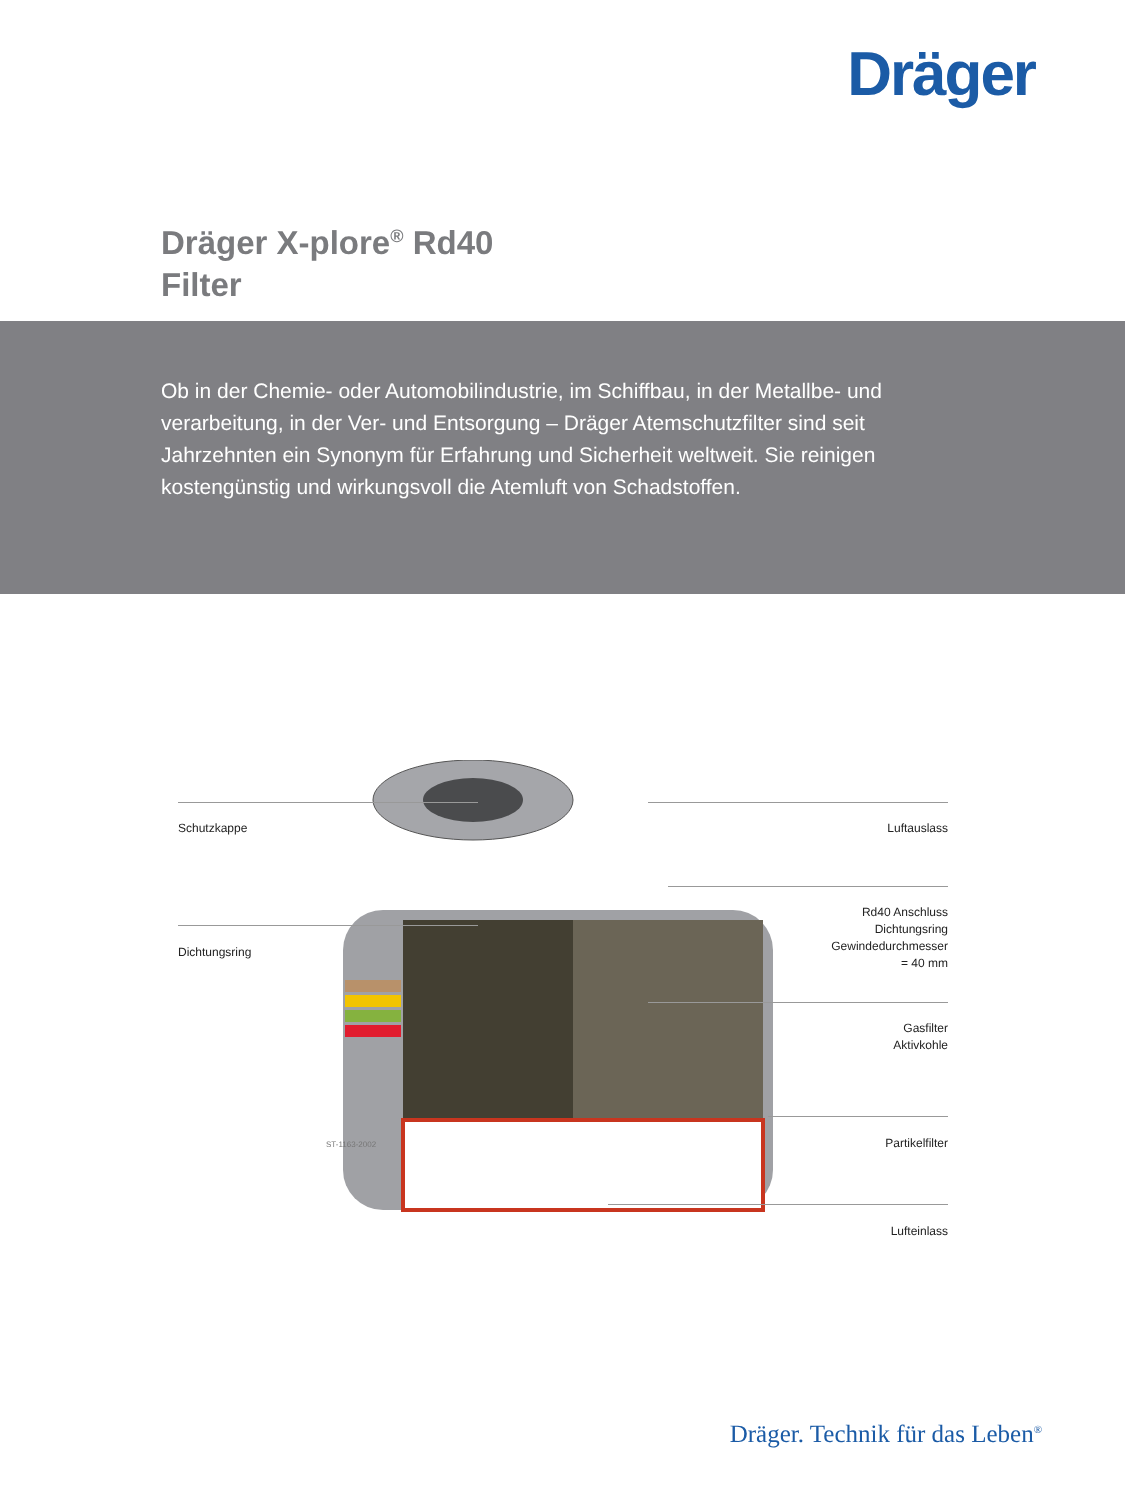Dräger
Dräger X-plore<sup>®</sup> Rd40
Filter
Ob in der Chemie- oder Automobilindustrie, im Schiffbau, in der Metallbe- und verarbeitung, in der Ver- und Entsorgung – Dräger Atemschutzfilter sind seit Jahrzehnten ein Synonym für Erfahrung und Sicherheit weltweit. Sie reinigen kostengünstig und wirkungsvoll die Atemluft von Schadstoffen.
Schutzkappe
Dichtungsring
Luftauslass
Rd40 Anschluss
Dichtungsring
Gewindedurchmesser
= 40 mm
Gasfilter
Aktivkohle
Partikelfilter
Lufteinlass
ST-1163-2002
Dräger. Technik für das Leben<sup>®</sup>